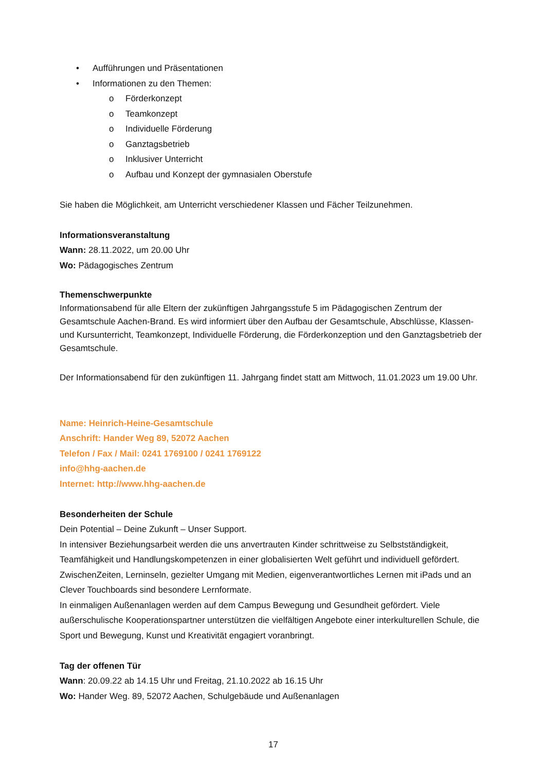• Aufführungen und Präsentationen
• Informationen zu den Themen:
o Förderkonzept
o Teamkonzept
o Individuelle Förderung
o Ganztagsbetrieb
o Inklusiver Unterricht
o Aufbau und Konzept der gymnasialen Oberstufe
Sie haben die Möglichkeit, am Unterricht verschiedener Klassen und Fächer Teilzunehmen.
Informationsveranstaltung
Wann: 28.11.2022, um 20.00 Uhr
Wo: Pädagogisches Zentrum
Themenschwerpunkte
Informationsabend für alle Eltern der zukünftigen Jahrgangsstufe 5 im Pädagogischen Zentrum der Gesamtschule Aachen-Brand. Es wird informiert über den Aufbau der Gesamtschule, Abschlüsse, Klassen- und Kursunterricht, Teamkonzept, Individuelle Förderung, die Förderkonzeption und den Ganztagsbetrieb der Gesamtschule.
Der Informationsabend für den zukünftigen 11. Jahrgang findet statt am Mittwoch, 11.01.2023 um 19.00 Uhr.
Name: Heinrich-Heine-Gesamtschule
Anschrift: Hander Weg 89, 52072 Aachen
Telefon / Fax / Mail: 0241 1769100 / 0241 1769122
info@hhg-aachen.de
Internet: http://www.hhg-aachen.de
Besonderheiten der Schule
Dein Potential – Deine Zukunft – Unser Support.
In intensiver Beziehungsarbeit werden die uns anvertrauten Kinder schrittweise zu Selbstständigkeit, Teamfähigkeit und Handlungskompetenzen in einer globalisierten Welt geführt und individuell gefördert.
ZwischenZeiten, Lerninseln, gezielter Umgang mit Medien, eigenverantwortliches Lernen mit iPads und an Clever Touchboards sind besondere Lernformate.
In einmaligen Außenanlagen werden auf dem Campus Bewegung und Gesundheit gefördert. Viele außerschulische Kooperationspartner unterstützen die vielfältigen Angebote einer interkulturellen Schule, die Sport und Bewegung, Kunst und Kreativität engagiert voranbringt.
Tag der offenen Tür
Wann: 20.09.22 ab 14.15 Uhr und Freitag, 21.10.2022 ab 16.15 Uhr
Wo: Hander Weg. 89, 52072 Aachen, Schulgebäude und Außenanlagen
17